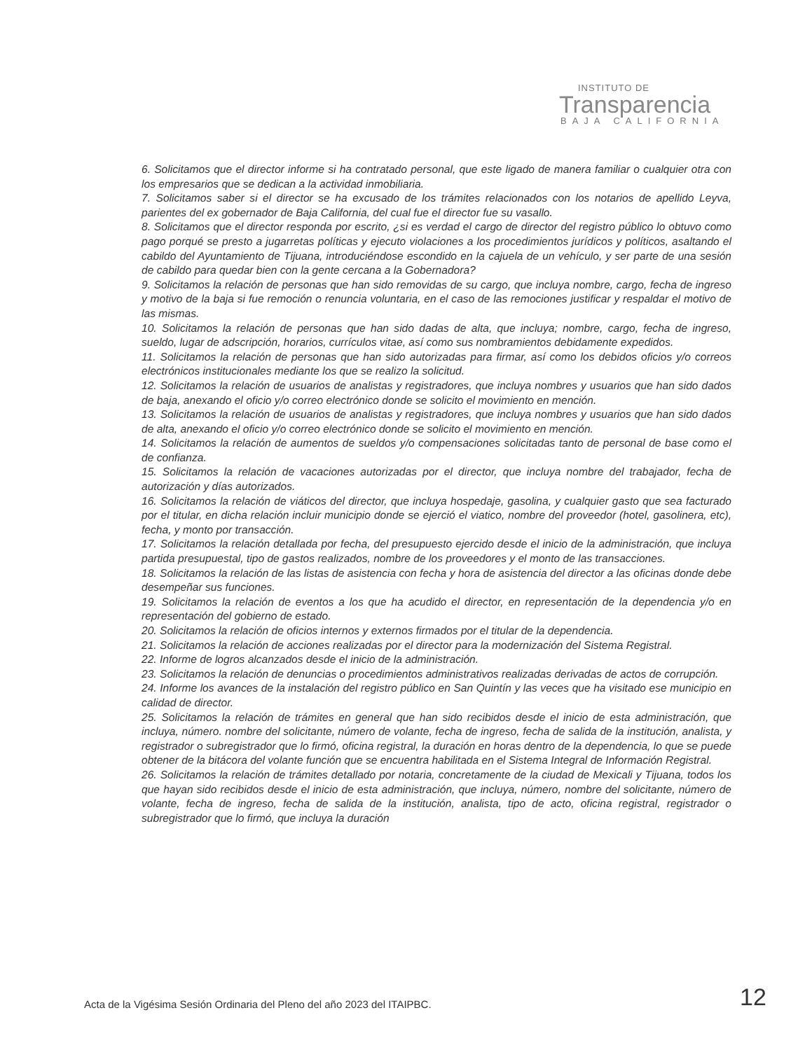INSTITUTO DE
Transparencia
BAJA CALIFORNIA
6. Solicitamos que el director informe si ha contratado personal, que este ligado de manera familiar o cualquier otra con los empresarios que se dedican a la actividad inmobiliaria.
7. Solicitamos saber si el director se ha excusado de los trámites relacionados con los notarios de apellido Leyva, parientes del ex gobernador de Baja California, del cual fue el director fue su vasallo.
8. Solicitamos que el director responda por escrito, ¿si es verdad el cargo de director del registro público lo obtuvo como pago porqué se presto a jugarretas políticas y ejecuto violaciones a los procedimientos jurídicos y políticos, asaltando el cabildo del Ayuntamiento de Tijuana, introduciéndose escondido en la cajuela de un vehículo, y ser parte de una sesión de cabildo para quedar bien con la gente cercana a la Gobernadora?
9. Solicitamos la relación de personas que han sido removidas de su cargo, que incluya nombre, cargo, fecha de ingreso y motivo de la baja si fue remoción o renuncia voluntaria, en el caso de las remociones justificar y respaldar el motivo de las mismas.
10. Solicitamos la relación de personas que han sido dadas de alta, que incluya; nombre, cargo, fecha de ingreso, sueldo, lugar de adscripción, horarios, currículos vitae, así como sus nombramientos debidamente expedidos.
11. Solicitamos la relación de personas que han sido autorizadas para firmar, así como los debidos oficios y/o correos electrónicos institucionales mediante los que se realizo la solicitud.
12. Solicitamos la relación de usuarios de analistas y registradores, que incluya nombres y usuarios que han sido dados de baja, anexando el oficio y/o correo electrónico donde se solicito el movimiento en mención.
13. Solicitamos la relación de usuarios de analistas y registradores, que incluya nombres y usuarios que han sido dados de alta, anexando el oficio y/o correo electrónico donde se solicito el movimiento en mención.
14. Solicitamos la relación de aumentos de sueldos y/o compensaciones solicitadas tanto de personal de base como el de confianza.
15. Solicitamos la relación de vacaciones autorizadas por el director, que incluya nombre del trabajador, fecha de autorización y días autorizados.
16. Solicitamos la relación de viáticos del director, que incluya hospedaje, gasolina, y cualquier gasto que sea facturado por el titular, en dicha relación incluir municipio donde se ejerció el viatico, nombre del proveedor (hotel, gasolinera, etc), fecha, y monto por transacción.
17. Solicitamos la relación detallada por fecha, del presupuesto ejercido desde el inicio de la administración, que incluya partida presupuestal, tipo de gastos realizados, nombre de los proveedores y el monto de las transacciones.
18. Solicitamos la relación de las listas de asistencia con fecha y hora de asistencia del director a las oficinas donde debe desempeñar sus funciones.
19. Solicitamos la relación de eventos a los que ha acudido el director, en representación de la dependencia y/o en representación del gobierno de estado.
20. Solicitamos la relación de oficios internos y externos firmados por el titular de la dependencia.
21. Solicitamos la relación de acciones realizadas por el director para la modernización del Sistema Registral.
22. Informe de logros alcanzados desde el inicio de la administración.
23. Solicitamos la relación de denuncias o procedimientos administrativos realizadas derivadas de actos de corrupción.
24. Informe los avances de la instalación del registro público en San Quintín y las veces que ha visitado ese municipio en calidad de director.
25. Solicitamos la relación de trámites en general que han sido recibidos desde el inicio de esta administración, que incluya, número. nombre del solicitante, número de volante, fecha de ingreso, fecha de salida de la institución, analista, y registrador o subregistrador que lo firmó, oficina registral, la duración en horas dentro de la dependencia, lo que se puede obtener de la bitácora del volante función que se encuentra habilitada en el Sistema Integral de Información Registral.
26. Solicitamos la relación de trámites detallado por notaria, concretamente de la ciudad de Mexicali y Tijuana, todos los que hayan sido recibidos desde el inicio de esta administración, que incluya, número, nombre del solicitante, número de volante, fecha de ingreso, fecha de salida de la institución, analista, tipo de acto, oficina registral, registrador o subregistrador que lo firmó, que incluya la duración
Acta de la Vigésima Sesión Ordinaria del Pleno del año 2023 del ITAIPBC.
12